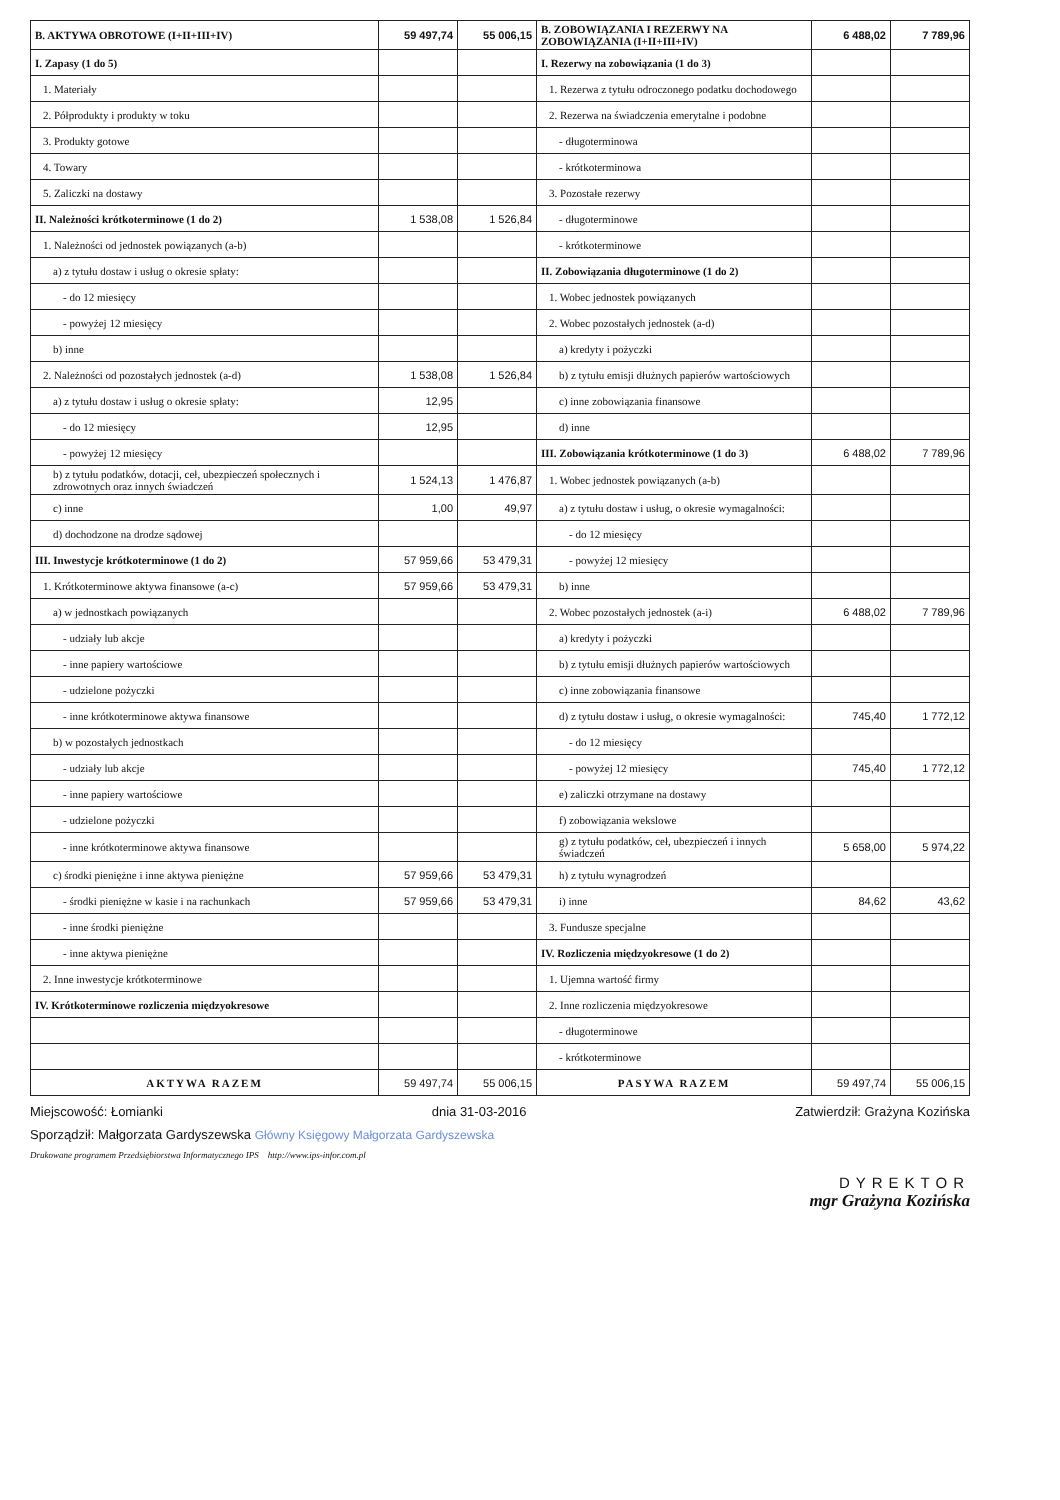| B. AKTYWA OBROTOWE (I+II+III+IV) | 59 497,74 | 55 006,15 | B. ZOBOWIĄZANIA I REZERWY NA ZOBOWIĄZANIA (I+II+III+IV) | 6 488,02 | 7 789,96 |
| --- | --- | --- | --- | --- | --- |
| I. Zapasy (1 do 5) | | | I. Rezerwy na zobowiązania (1 do 3) | | |
| 1. Materiały | | | 1. Rezerwa z tytułu odroczonego podatku dochodowego | | |
| 2. Półprodukty i produkty w toku | | | 2. Rezerwa na świadczenia emerytalne i podobne | | |
| 3. Produkty gotowe | | | - długoterminowa | | |
| 4. Towary | | | - krótkoterminowa | | |
| 5. Zaliczki na dostawy | | | 3. Pozostałe rezerwy | | |
| II. Należności krótkoterminowe (1 do 2) | 1 538,08 | 1 526,84 | - długoterminowe | | |
| 1. Należności od jednostek powiązanych (a-b) | | | - krótkoterminowe | | |
| a) z tytułu dostaw i usług o okresie spłaty: | | | II. Zobowiązania długoterminowe (1 do 2) | | |
| - do 12 miesięcy | | | 1. Wobec jednostek powiązanych | | |
| - powyżej 12 miesięcy | | | 2. Wobec pozostałych jednostek (a-d) | | |
| b) inne | | | a) kredyty i pożyczki | | |
| 2. Należności od pozostałych jednostek (a-d) | 1 538,08 | 1 526,84 | b) z tytułu emisji dłużnych papierów wartościowych | | |
| a) z tytułu dostaw i usług o okresie spłaty: | 12,95 | | c) inne zobowiązania finansowe | | |
| - do 12 miesięcy | 12,95 | | d) inne | | |
| - powyżej 12 miesięcy | | | III. Zobowiązania krótkoterminowe (1 do 3) | 6 488,02 | 7 789,96 |
| b) z tytułu podatków, dotacji, ceł, ubezpieczeń społecznych i zdrowotnych oraz innych świadczeń | 1 524,13 | 1 476,87 | 1. Wobec jednostek powiązanych (a-b) | | |
| c) inne | 1,00 | 49,97 | a) z tytułu dostaw i usług, o okresie wymagalności: | | |
| d) dochodzone na drodze sądowej | | | - do 12 miesięcy | | |
| III. Inwestycje krótkoterminowe (1 do 2) | 57 959,66 | 53 479,31 | - powyżej 12 miesięcy | | |
| 1. Krótkoterminowe aktywa finansowe (a-c) | 57 959,66 | 53 479,31 | b) inne | | |
| a) w jednostkach powiązanych | | | 2. Wobec pozostałych jednostek (a-i) | 6 488,02 | 7 789,96 |
| - udziały lub akcje | | | a) kredyty i pożyczki | | |
| - inne papiery wartościowe | | | b) z tytułu emisji dłużnych papierów wartościowych | | |
| - udzielone pożyczki | | | c) inne zobowiązania finansowe | | |
| - inne krótkoterminowe aktywa finansowe | | | d) z tytułu dostaw i usług, o okresie wymagalności: | 745,40 | 1 772,12 |
| b) w pozostałych jednostkach | | | - do 12 miesięcy | | |
| - udziały lub akcje | | | - powyżej 12 miesięcy | 745,40 | 1 772,12 |
| - inne papiery wartościowe | | | e) zaliczki otrzymane na dostawy | | |
| - udzielone pożyczki | | | f) zobowiązania wekslowe | | |
| - inne krótkoterminowe aktywa finansowe | | | g) z tytułu podatków, ceł, ubezpieczeń i innych świadczeń | 5 658,00 | 5 974,22 |
| c) środki pieniężne i inne aktywa pieniężne | 57 959,66 | 53 479,31 | h) z tytułu wynagrodzeń | | |
| - środki pieniężne w kasie i na rachunkach | 57 959,66 | 53 479,31 | i) inne | 84,62 | 43,62 |
| - inne środki pieniężne | | | 3. Fundusze specjalne | | |
| - inne aktywa pieniężne | | | IV. Rozliczenia międzyokresowe (1 do 2) | | |
| 2. Inne inwestycje krótkoterminowe | | | 1. Ujemna wartość firmy | | |
| IV. Krótkoterminowe rozliczenia międzyokresowe | | | 2. Inne rozliczenia międzyokresowe | | |
| | | | - długoterminowe | | |
| | | | - krótkoterminowe | | |
| AKTYWA RAZEM | 59 497,74 | 55 006,15 | PASYWA RAZEM | 59 497,74 | 55 006,15 |
Miejscowość: Łomianki dnia 31-03-2016 Zatwierdził: Grażyna Kozińska
Sporządził: Małgorzata Gardyszewska Główny Księgowy Małgorzata Gardyszewska
Drukowane programem Przedsiębiorstwa Informatycznego IPS http://www.ips-infor.com.pl
DYREKTOR
mgr Grażyna Kozińska